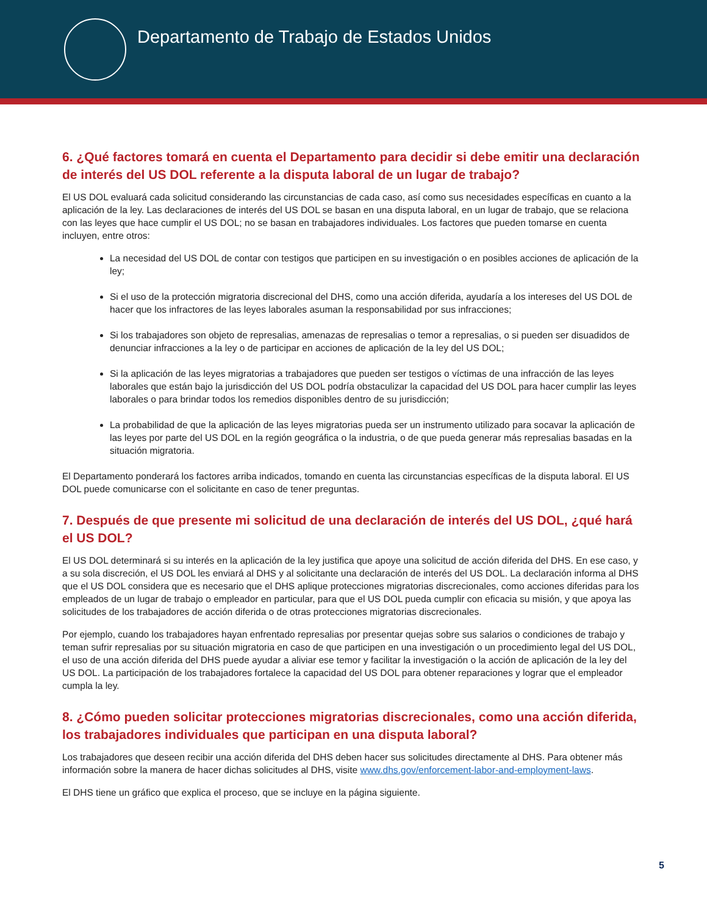Departamento de Trabajo de Estados Unidos
6. ¿Qué factores tomará en cuenta el Departamento para decidir si debe emitir una declaración de interés del US DOL referente a la disputa laboral de un lugar de trabajo?
El US DOL evaluará cada solicitud considerando las circunstancias de cada caso, así como sus necesidades específicas en cuanto a la aplicación de la ley. Las declaraciones de interés del US DOL se basan en una disputa laboral, en un lugar de trabajo, que se relaciona con las leyes que hace cumplir el US DOL; no se basan en trabajadores individuales. Los factores que pueden tomarse en cuenta incluyen, entre otros:
La necesidad del US DOL de contar con testigos que participen en su investigación o en posibles acciones de aplicación de la ley;
Si el uso de la protección migratoria discrecional del DHS, como una acción diferida, ayudaría a los intereses del US DOL de hacer que los infractores de las leyes laborales asuman la responsabilidad por sus infracciones;
Si los trabajadores son objeto de represalias, amenazas de represalias o temor a represalias, o si pueden ser disuadidos de denunciar infracciones a la ley o de participar en acciones de aplicación de la ley del US DOL;
Si la aplicación de las leyes migratorias a trabajadores que pueden ser testigos o víctimas de una infracción de las leyes laborales que están bajo la jurisdicción del US DOL podría obstaculizar la capacidad del US DOL para hacer cumplir las leyes laborales o para brindar todos los remedios disponibles dentro de su jurisdicción;
La probabilidad de que la aplicación de las leyes migratorias pueda ser un instrumento utilizado para socavar la aplicación de las leyes por parte del US DOL en la región geográfica o la industria, o de que pueda generar más represalias basadas en la situación migratoria.
El Departamento ponderará los factores arriba indicados, tomando en cuenta las circunstancias específicas de la disputa laboral. El US DOL puede comunicarse con el solicitante en caso de tener preguntas.
7. Después de que presente mi solicitud de una declaración de interés del US DOL, ¿qué hará el US DOL?
El US DOL determinará si su interés en la aplicación de la ley justifica que apoye una solicitud de acción diferida del DHS. En ese caso, y a su sola discreción, el US DOL les enviará al DHS y al solicitante una declaración de interés del US DOL. La declaración informa al DHS que el US DOL considera que es necesario que el DHS aplique protecciones migratorias discrecionales, como acciones diferidas para los empleados de un lugar de trabajo o empleador en particular, para que el US DOL pueda cumplir con eficacia su misión, y que apoya las solicitudes de los trabajadores de acción diferida o de otras protecciones migratorias discrecionales.
Por ejemplo, cuando los trabajadores hayan enfrentado represalias por presentar quejas sobre sus salarios o condiciones de trabajo y teman sufrir represalias por su situación migratoria en caso de que participen en una investigación o un procedimiento legal del US DOL, el uso de una acción diferida del DHS puede ayudar a aliviar ese temor y facilitar la investigación o la acción de aplicación de la ley del US DOL. La participación de los trabajadores fortalece la capacidad del US DOL para obtener reparaciones y lograr que el empleador cumpla la ley.
8. ¿Cómo pueden solicitar protecciones migratorias discrecionales, como una acción diferida, los trabajadores individuales que participan en una disputa laboral?
Los trabajadores que deseen recibir una acción diferida del DHS deben hacer sus solicitudes directamente al DHS. Para obtener más información sobre la manera de hacer dichas solicitudes al DHS, visite www.dhs.gov/enforcement-labor-and-employment-laws.
El DHS tiene un gráfico que explica el proceso, que se incluye en la página siguiente.
5